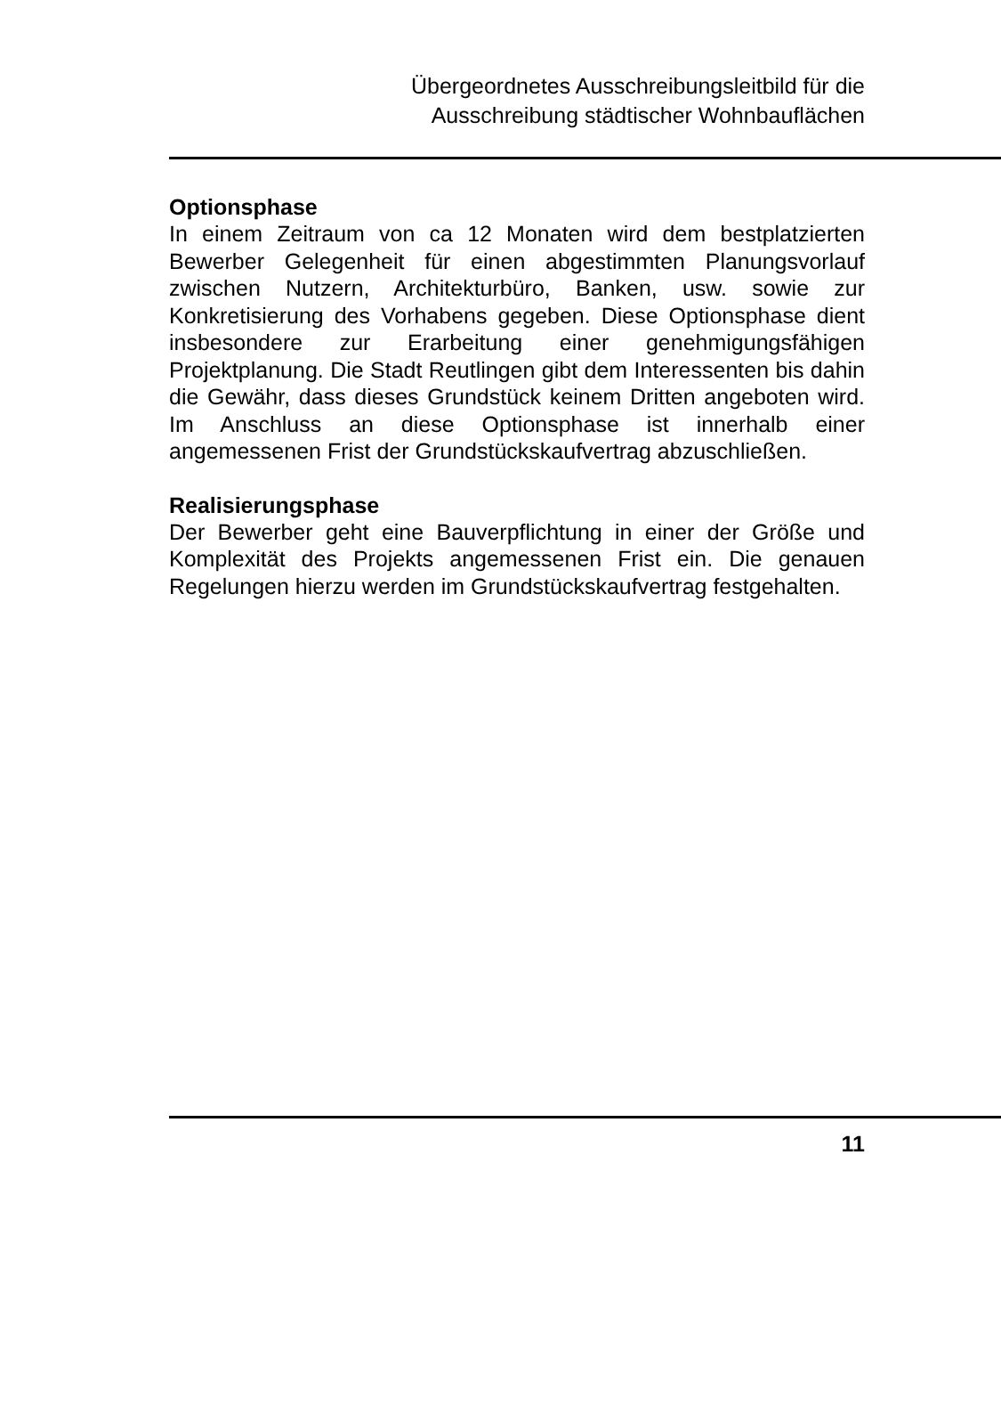Übergeordnetes Ausschreibungsleitbild für die
Ausschreibung städtischer Wohnbauflächen
Optionsphase
In einem Zeitraum von ca 12 Monaten wird dem bestplatzierten Bewerber Gelegenheit für einen abgestimmten Planungsvorlauf zwischen Nutzern, Architekturbüro, Banken, usw. sowie zur Konkretisierung des Vorhabens gegeben. Diese Optionsphase dient insbesondere zur Erarbeitung einer genehmigungsfähigen Projektplanung. Die Stadt Reutlingen gibt dem Interessenten bis dahin die Gewähr, dass dieses Grundstück keinem Dritten angeboten wird. Im Anschluss an diese Optionsphase ist innerhalb einer angemessenen Frist der Grundstückskaufvertrag abzuschließen.
Realisierungsphase
Der Bewerber geht eine Bauverpflichtung in einer der Größe und Komplexität des Projekts angemessenen Frist ein. Die genauen Regelungen hierzu werden im Grundstückskaufvertrag festgehalten.
11